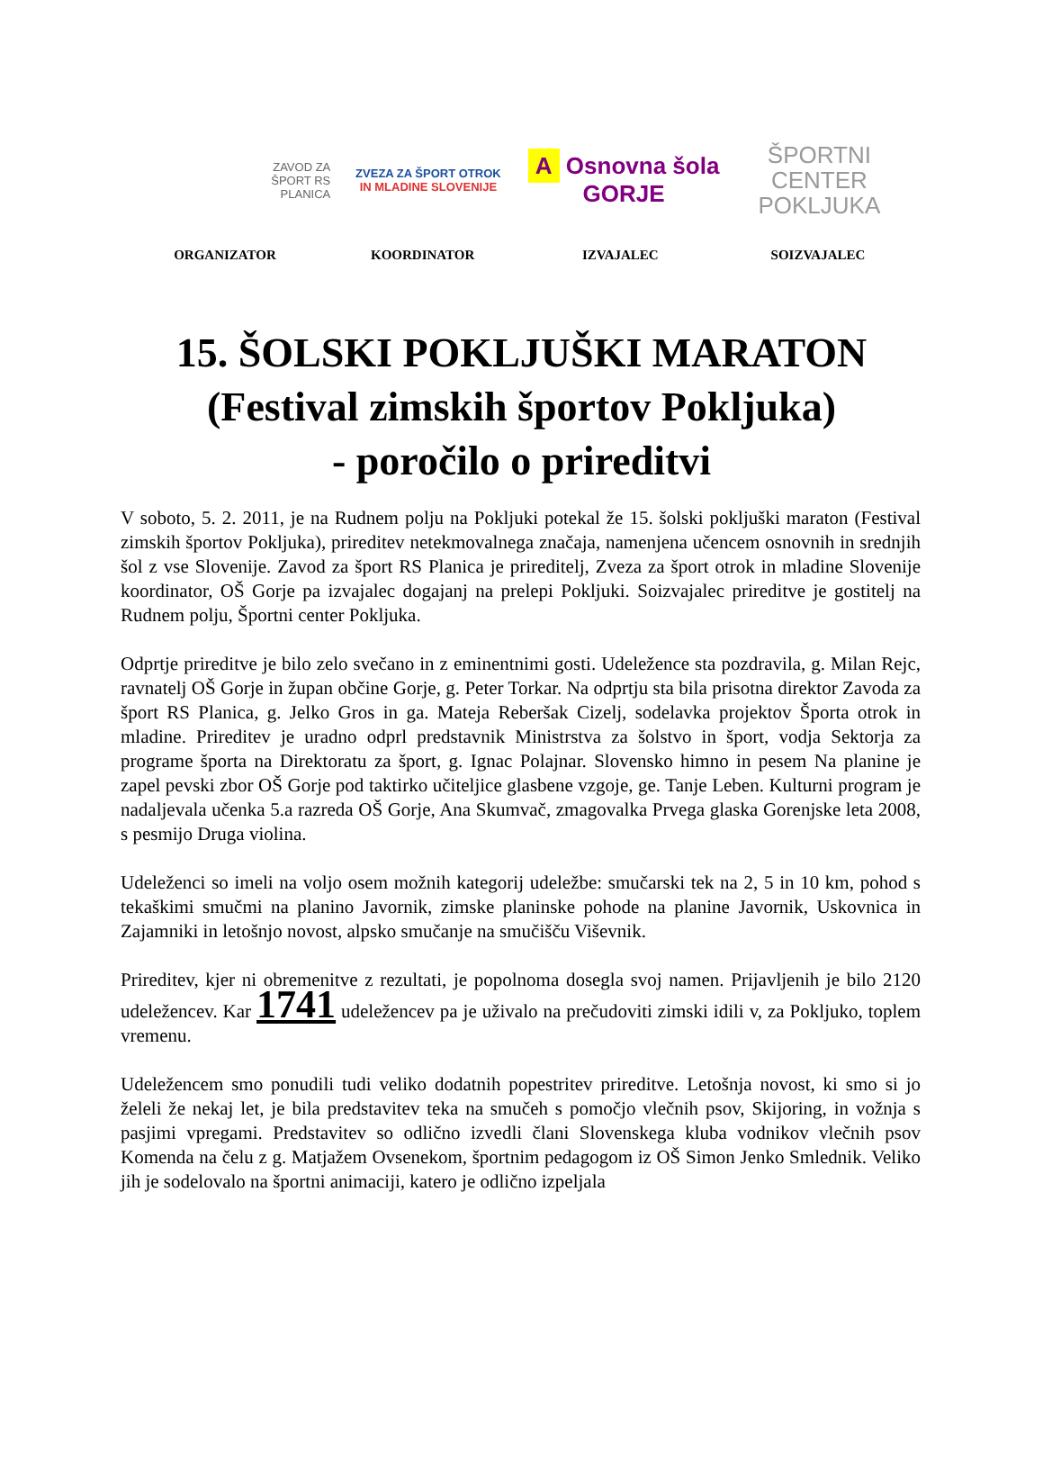ZAVOD ZA
ŠPORT RS
PLANICA
ZVEZA ZA ŠPORT OTROK
IN MLADINE SLOVENIJE
A Osnovna šola GORJE
ŠPORTNI
CENTER
POKLJUKA
ORGANIZATOR KOORDINATOR IZVAJALEC SOIZVAJALEC
15. ŠOLSKI POKLJUŠKI MARATON
(Festival zimskih športov Pokljuka)
- poročilo o prireditvi
V soboto, 5. 2. 2011, je na Rudnem polju na Pokljuki potekal že 15. šolski pokljuški maraton (Festival zimskih športov Pokljuka), prireditev netekmovalnega značaja, namenjena učencem osnovnih in srednjih šol z vse Slovenije. Zavod za šport RS Planica je prireditelj, Zveza za šport otrok in mladine Slovenije koordinator, OŠ Gorje pa izvajalec dogajanj na prelepi Pokljuki. Soizvajalec prireditve je gostitelj na Rudnem polju, Športni center Pokljuka.
Odprtje prireditve je bilo zelo svečano in z eminentnimi gosti. Udeležence sta pozdravila, g. Milan Rejc, ravnatelj OŠ Gorje in župan občine Gorje, g. Peter Torkar. Na odprtju sta bila prisotna direktor Zavoda za šport RS Planica, g. Jelko Gros in ga. Mateja Reberšak Cizelj, sodelavka projektov Športa otrok in mladine. Prireditev je uradno odprl predstavnik Ministrstva za šolstvo in šport, vodja Sektorja za programe športa na Direktoratu za šport, g. Ignac Polajnar. Slovensko himno in pesem Na planine je zapel pevski zbor OŠ Gorje pod taktirko učiteljice glasbene vzgoje, ge. Tanje Leben. Kulturni program je nadaljevala učenka 5.a razreda OŠ Gorje, Ana Skumvač, zmagovalka Prvega glaska Gorenjske leta 2008, s pesmijo Druga violina.
Udeleženci so imeli na voljo osem možnih kategorij udeležbe: smučarski tek na 2, 5 in 10 km, pohod s tekaškimi smučmi na planino Javornik, zimske planinske pohode na planine Javornik, Uskovnica in Zajamniki in letošnjo novost, alpsko smučanje na smučišču Viševnik.
Prireditev, kjer ni obremenitve z rezultati, je popolnoma dosegla svoj namen. Prijavljenih je bilo 2120 udeležencev. Kar 1741 udeležencev pa je uživalo na prečudoviti zimski idili v, za Pokljuko, toplem vremenu.
Udeležencem smo ponudili tudi veliko dodatnih popestritev prireditve. Letošnja novost, ki smo si jo želeli že nekaj let, je bila predstavitev teka na smučeh s pomočjo vlečnih psov, Skijoring, in vožnja s pasjimi vpregami. Predstavitev so odlično izvedli člani Slovenskega kluba vodnikov vlečnih psov Komenda na čelu z g. Matjažem Ovsenekom, športnim pedagogom iz OŠ Simon Jenko Smlednik. Veliko jih je sodelovalo na športni animaciji, katero je odlično izpeljala